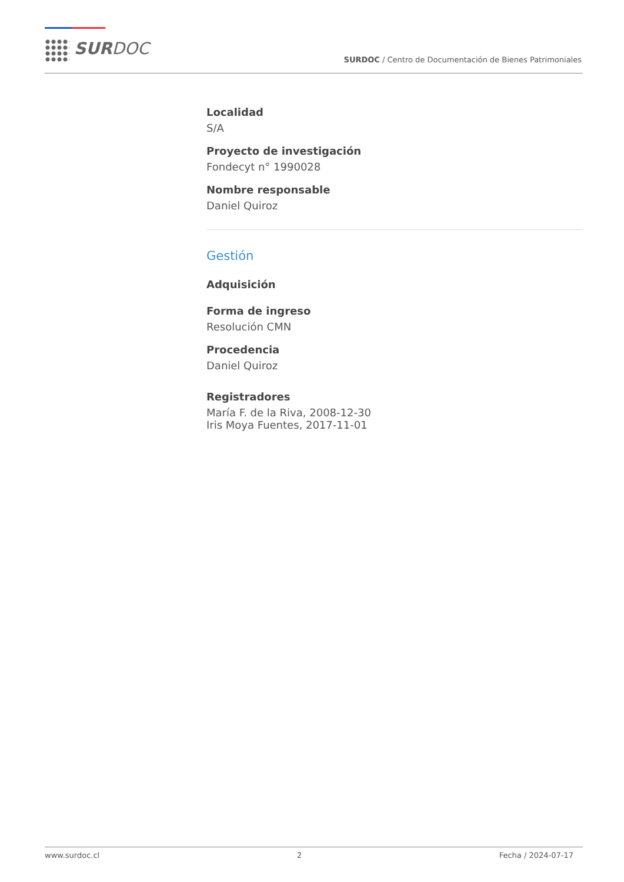SURDOC
SURDOC / Centro de Documentación de Bienes Patrimoniales
Localidad
S/A
Proyecto de investigación
Fondecyt n° 1990028
Nombre responsable
Daniel Quiroz
Gestión
Adquisición
Forma de ingreso
Resolución CMN
Procedencia
Daniel Quiroz
Registradores
María F. de la Riva, 2008-12-30
Iris Moya Fuentes, 2017-11-01
www.surdoc.cl 2 Fecha / 2024-07-17